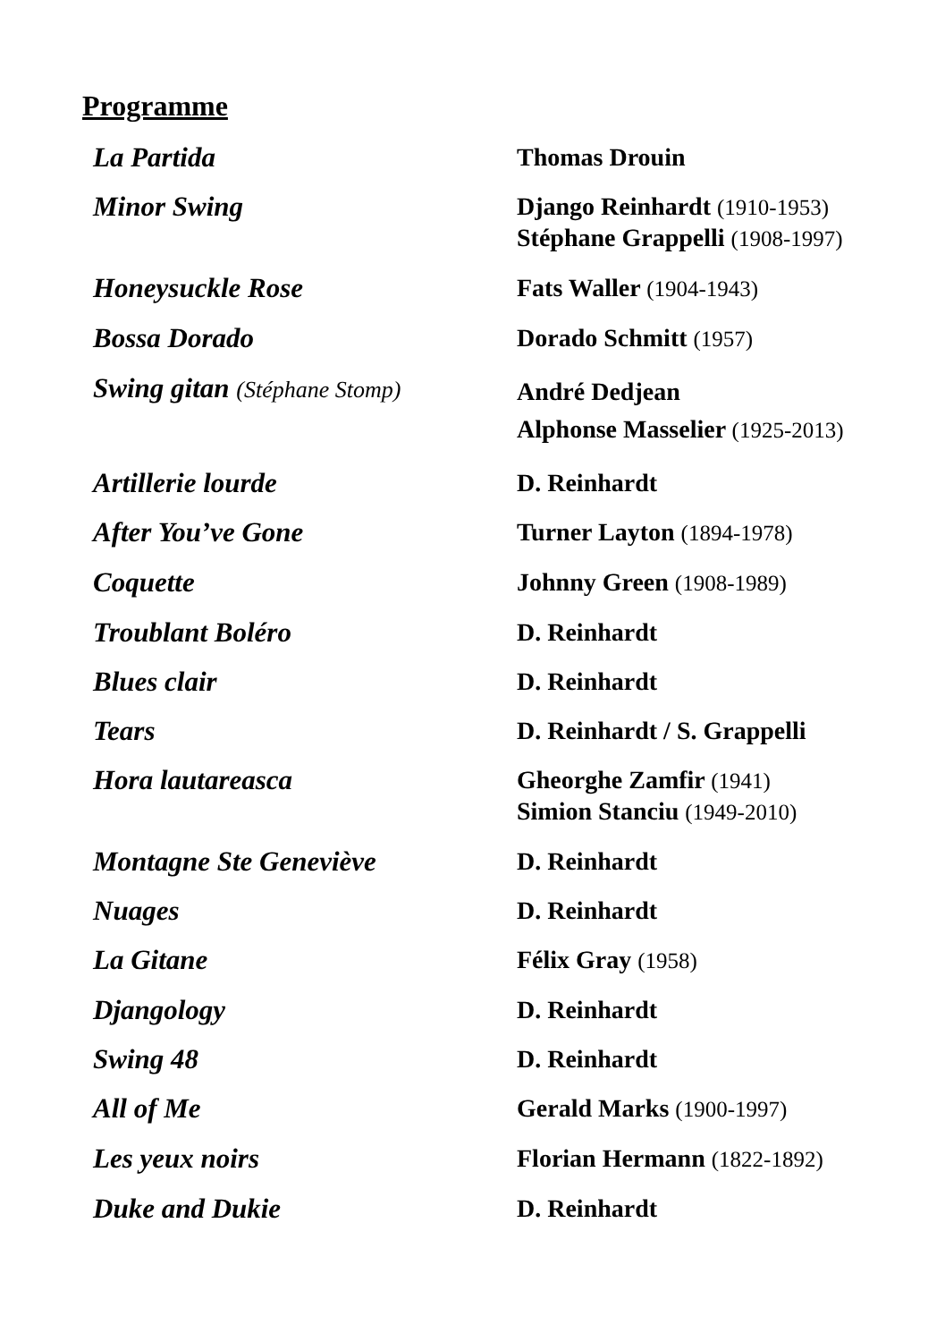Programme
| La Partida | Thomas Drouin |
| Minor Swing | Django Reinhardt (1910-1953) Stéphane Grappelli (1908-1997) |
| Honeysuckle Rose | Fats Waller (1904-1943) |
| Bossa Dorado | Dorado Schmitt (1957) |
| Swing gitan (Stéphane Stomp) | André Dedjean Alphonse Masselier (1925-2013) |
| Artillerie lourde | D. Reinhardt |
| After You’ve Gone | Turner Layton (1894-1978) |
| Coquette | Johnny Green (1908-1989) |
| Troublant Boléro | D. Reinhardt |
| Blues clair | D. Reinhardt |
| Tears | D. Reinhardt / S. Grappelli |
| Hora lautareasca | Gheorghe Zamfir (1941) Simion Stanciu (1949-2010) |
| Montagne Ste Geneviève | D. Reinhardt |
| Nuages | D. Reinhardt |
| La Gitane | Félix Gray (1958) |
| Djangology | D. Reinhardt |
| Swing 48 | D. Reinhardt |
| All of Me | Gerald Marks (1900-1997) |
| Les yeux noirs | Florian Hermann (1822-1892) |
| Duke and Dukie | D. Reinhardt |